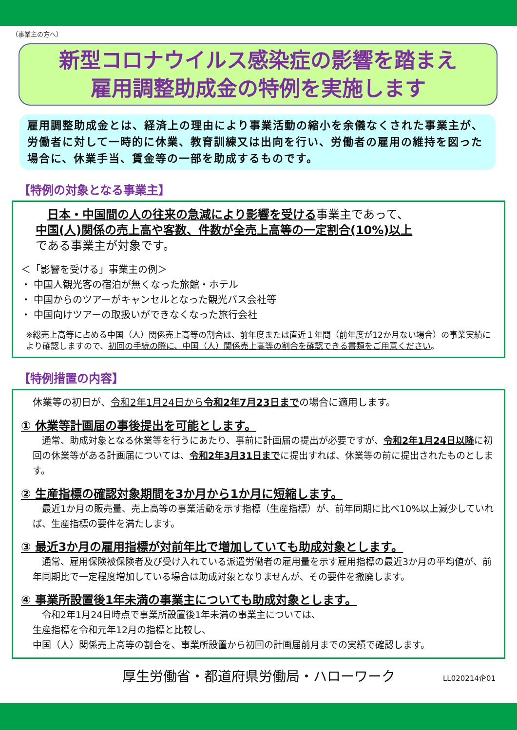（事業主の方へ）
新型コロナウイルス感染症の影響を踏まえ
雇用調整助成金の特例を実施します
雇用調整助成金とは、経済上の理由により事業活動の縮小を余儀なくされた事業主が、労働者に対して一時的に休業、教育訓練又は出向を行い、労働者の雇用の維持を図った場合に、休業手当、賃金等の一部を助成するものです。
【特例の対象となる事業主】
　日本・中国間の人の往来の急減により影響を受ける事業主であって、
中国(人)関係の売上高や客数、件数が全売上高等の一定割合(10%)以上
である事業主が対象です。
＜「影響を受ける」事業主の例＞
・ 中国人観光客の宿泊が無くなった旅館・ホテル
・ 中国からのツアーがキャンセルとなった観光バス会社等
・ 中国向けツアーの取扱いができなくなった旅行会社
※総売上高等に占める中国（人）関係売上高等の割合は、前年度または直近１年間（前年度が12か月ない場合）の事業実績により確認しますので、初回の手続の際に、中国（人）関係売上高等の割合を確認できる書類をご用意ください。
【特例措置の内容】
休業等の初日が、令和2年1月24日から令和2年7月23日までの場合に適用します。
① 休業等計画届の事後提出を可能とします。
　通常、助成対象となる休業等を行うにあたり、事前に計画届の提出が必要ですが、令和2年1月24日以降に初回の休業等がある計画届については、令和2年3月31日までに提出すれば、休業等の前に提出されたものとします。
② 生産指標の確認対象期間を3か月から1か月に短縮します。
　最近1か月の販売量、売上高等の事業活動を示す指標（生産指標）が、前年同期に比べ10%以上減少していれば、生産指標の要件を満たします。
③ 最近3か月の雇用指標が対前年比で増加していても助成対象とします。
　通常、雇用保険被保険者及び受け入れている派遣労働者の雇用量を示す雇用指標の最近3か月の平均値が、前年同期比で一定程度増加している場合は助成対象となりませんが、その要件を撤廃します。
④ 事業所設置後1年未満の事業主についても助成対象とします。
　令和2年1月24日時点で事業所設置後1年未満の事業主については、
生産指標を令和元年12月の指標と比較し、
中国（人）関係売上高等の割合を、事業所設置から初回の計画届前月までの実績で確認します。
厚生労働省・都道府県労働局・ハローワーク LL020214企01